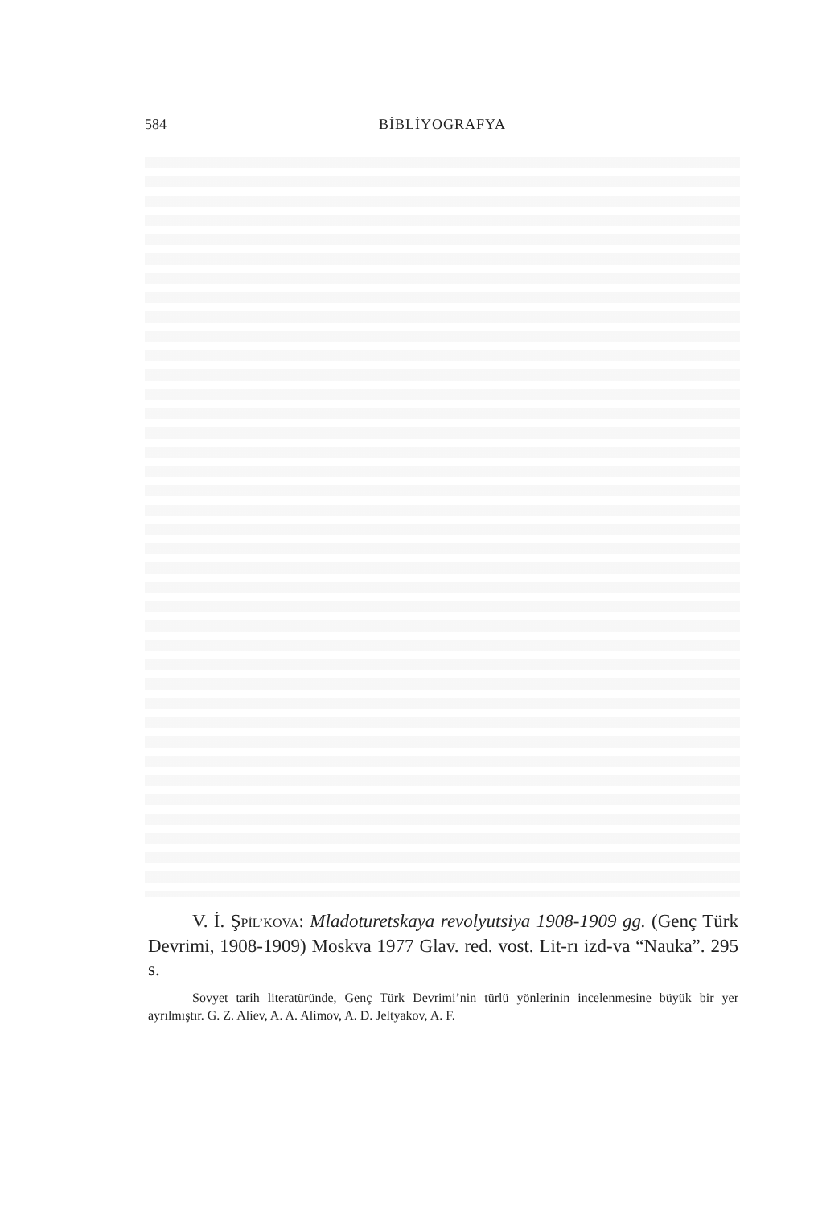584
BİBLİYOGRAFYA
V. İ. ŞPİL’KOVA: Mladoturetskaya revolyutsiya 1908-1909 gg. (Genç Türk Devrimi, 1908-1909) Moskva 1977 Glav. red. vost. Lit-rı izd-va “Nauka”. 295 s.
Sovyet tarih literatüründe, Genç Türk Devrimi’nin türlü yönlerinin incelenmesine büyük bir yer ayrılmıştır. G. Z. Aliev, A. A. Alimov, A. D. Jeltyakov, A. F.